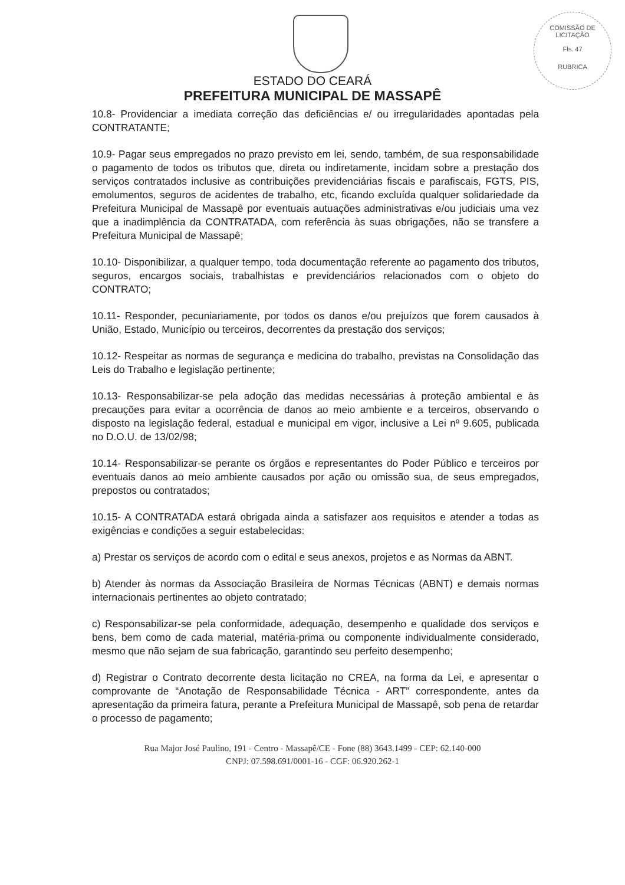COMISSÃO DE LICITAÇÃO
Fls. 47
RUBRICA
ESTADO DO CEARÁ
PREFEITURA MUNICIPAL DE MASSAPÊ
10.8- Providenciar a imediata correção das deficiências e/ ou irregularidades apontadas pela CONTRATANTE;
10.9- Pagar seus empregados no prazo previsto em lei, sendo, também, de sua responsabilidade o pagamento de todos os tributos que, direta ou indiretamente, incidam sobre a prestação dos serviços contratados inclusive as contribuições previdenciárias fiscais e parafiscais, FGTS, PIS, emolumentos, seguros de acidentes de trabalho, etc, ficando excluída qualquer solidariedade da Prefeitura Municipal de Massapê por eventuais autuações administrativas e/ou judiciais uma vez que a inadimplência da CONTRATADA, com referência às suas obrigações, não se transfere a Prefeitura Municipal de Massapê;
10.10- Disponibilizar, a qualquer tempo, toda documentação referente ao pagamento dos tributos, seguros, encargos sociais, trabalhistas e previdenciários relacionados com o objeto do CONTRATO;
10.11- Responder, pecuniariamente, por todos os danos e/ou prejuízos que forem causados à União, Estado, Município ou terceiros, decorrentes da prestação dos serviços;
10.12- Respeitar as normas de segurança e medicina do trabalho, previstas na Consolidação das Leis do Trabalho e legislação pertinente;
10.13- Responsabilizar-se pela adoção das medidas necessárias à proteção ambiental e às precauções para evitar a ocorrência de danos ao meio ambiente e a terceiros, observando o disposto na legislação federal, estadual e municipal em vigor, inclusive a Lei nº 9.605, publicada no D.O.U. de 13/02/98;
10.14- Responsabilizar-se perante os órgãos e representantes do Poder Público e terceiros por eventuais danos ao meio ambiente causados por ação ou omissão sua, de seus empregados, prepostos ou contratados;
10.15- A CONTRATADA estará obrigada ainda a satisfazer aos requisitos e atender a todas as exigências e condições a seguir estabelecidas:
a) Prestar os serviços de acordo com o edital e seus anexos, projetos e as Normas da ABNT.
b) Atender às normas da Associação Brasileira de Normas Técnicas (ABNT) e demais normas internacionais pertinentes ao objeto contratado;
c) Responsabilizar-se pela conformidade, adequação, desempenho e qualidade dos serviços e bens, bem como de cada material, matéria-prima ou componente individualmente considerado, mesmo que não sejam de sua fabricação, garantindo seu perfeito desempenho;
d) Registrar o Contrato decorrente desta licitação no CREA, na forma da Lei, e apresentar o comprovante de “Anotação de Responsabilidade Técnica - ART” correspondente, antes da apresentação da primeira fatura, perante a Prefeitura Municipal de Massapê, sob pena de retardar o processo de pagamento;
Rua Major José Paulino, 191 - Centro - Massapê/CE - Fone (88) 3643.1499 - CEP: 62.140-000
CNPJ: 07.598.691/0001-16 - CGF: 06.920.262-1